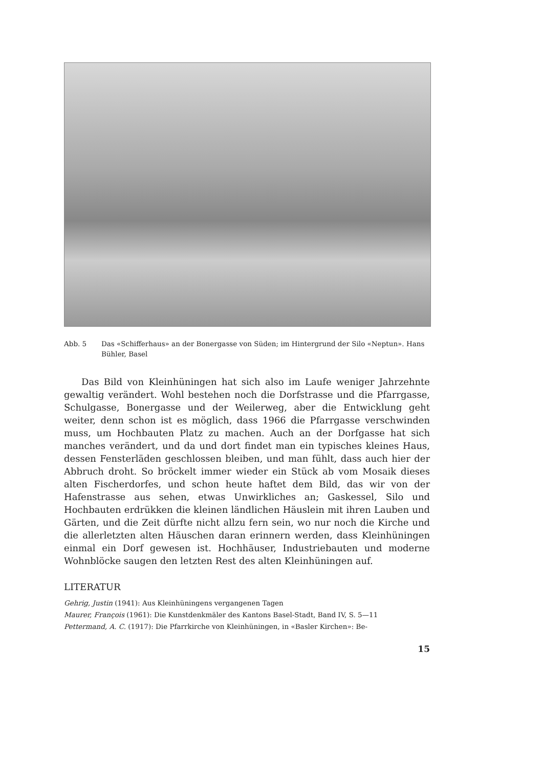Abb. 5 Das «Schifferhaus» an der Bonergasse von Süden; im Hintergrund der Silo «Neptun». Hans Bühler, Basel
Das Bild von Kleinhüningen hat sich also im Laufe weniger Jahrzehnte gewaltig verändert. Wohl bestehen noch die Dorfstrasse und die Pfarrgasse, Schulgasse, Bonergasse und der Weilerweg, aber die Entwicklung geht weiter, denn schon ist es möglich, dass 1966 die Pfarrgasse verschwinden muss, um Hochbauten Platz zu machen. Auch an der Dorfgasse hat sich manches verändert, und da und dort findet man ein typisches kleines Haus, dessen Fensterläden geschlossen bleiben, und man fühlt, dass auch hier der Abbruch droht. So bröckelt immer wieder ein Stück ab vom Mosaik dieses alten Fischerdorfes, und schon heute haftet dem Bild, das wir von der Hafenstrasse aus sehen, etwas Unwirkliches an; Gaskessel, Silo und Hochbauten erdrükken die kleinen ländlichen Häuslein mit ihren Lauben und Gärten, und die Zeit dürfte nicht allzu fern sein, wo nur noch die Kirche und die allerletzten alten Häuschen daran erinnern werden, dass Kleinhüningen einmal ein Dorf gewesen ist. Hochhäuser, Industriebauten und moderne Wohnblöcke saugen den letzten Rest des alten Kleinhüningen auf.
LITERATUR
Gehrig, Justin (1941): Aus Kleinhüningens vergangenen Tagen
Maurer, François (1961): Die Kunstdenkmäler des Kantons Basel-Stadt, Band IV, S. 5—11
Pettermand, A. C. (1917): Die Pfarrkirche von Kleinhüningen, in «Basler Kirchen»: Be-
15